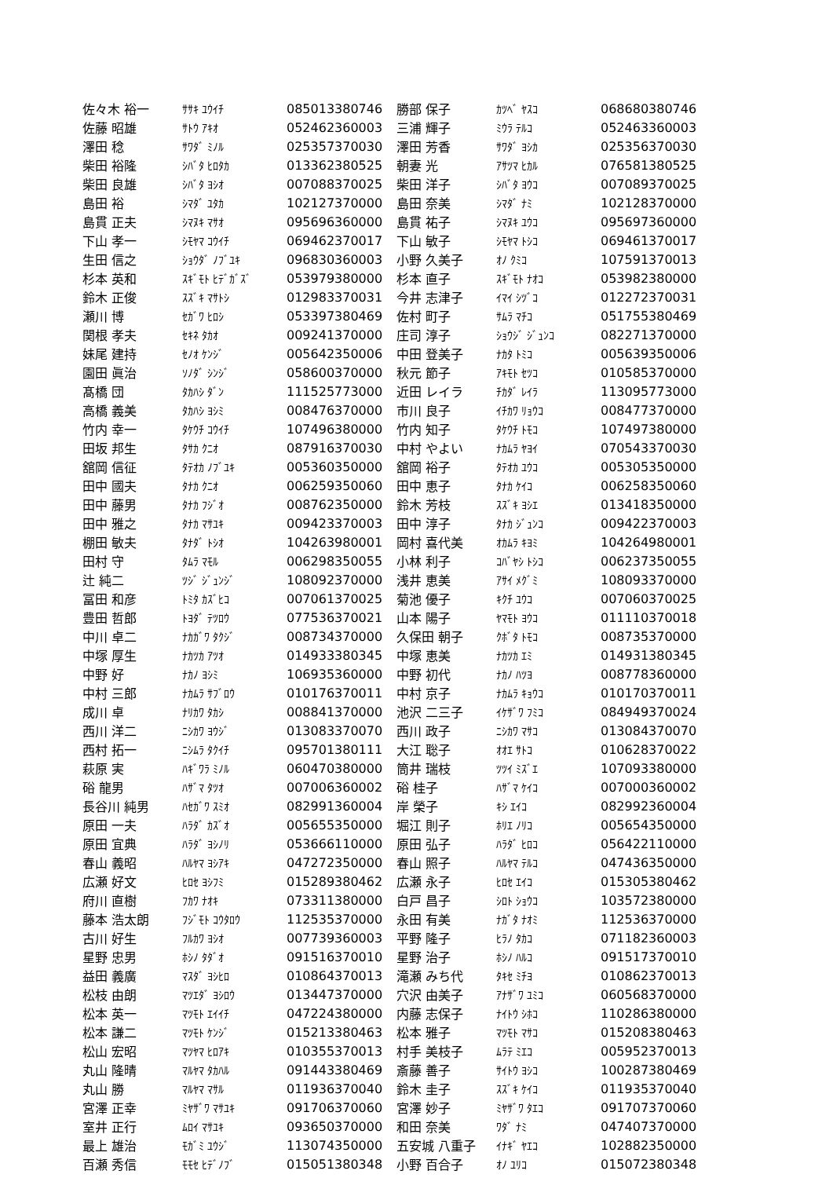| 佐々木 裕一 | ｻｻｷ ﾕｳｲﾁ | 085013380746 | 勝部 保子 | ｶﾂﾍﾞ ﾔｽｺ | 068680380746 |
| 佐藤 昭雄 | ｻﾄｳ ｱｷｵ | 052462360003 | 三浦 輝子 | ﾐｳﾗ ﾃﾙｺ | 052463360003 |
| 澤田 稔 | ｻﾜﾀﾞ ﾐﾉﾙ | 025357370030 | 澤田 芳香 | ｻﾜﾀﾞ ﾖｼｶ | 025356370030 |
| 柴田 裕隆 | ｼﾊﾞﾀ ﾋﾛﾀｶ | 013362380525 | 朝妻 光 | ｱｻﾂﾏ ﾋｶﾙ | 076581380525 |
| 柴田 良雄 | ｼﾊﾞﾀ ﾖｼｵ | 007088370025 | 柴田 洋子 | ｼﾊﾞﾀ ﾖｳｺ | 007089370025 |
| 島田 裕 | ｼﾏﾀﾞ ﾕﾀｶ | 102127370000 | 島田 奈美 | ｼﾏﾀﾞ ﾅﾐ | 102128370000 |
| 島貫 正夫 | ｼﾏﾇｷ ﾏｻｵ | 095696360000 | 島貫 祐子 | ｼﾏﾇｷ ﾕｳｺ | 095697360000 |
| 下山 孝一 | ｼﾓﾔﾏ ｺｳｲﾁ | 069462370017 | 下山 敏子 | ｼﾓﾔﾏ ﾄｼｺ | 069461370017 |
| 生田 信之 | ｼｮｳﾀﾞ ﾉﾌﾞﾕｷ | 096830360003 | 小野 久美子 | ｵﾉ ｸﾐｺ | 107591370013 |
| 杉本 英和 | ｽｷﾞﾓﾄ ﾋﾃﾞｶﾞｽﾞ | 053979380000 | 杉本 直子 | ｽｷﾞﾓﾄ ﾅｵｺ | 053982380000 |
| 鈴木 正俊 | ｽｽﾞｷ ﾏｻﾄｼ | 012983370031 | 今井 志津子 | ｲﾏｲ ｼﾂﾞｺ | 012272370031 |
| 瀬川 博 | ｾｶﾞﾜ ﾋﾛｼ | 053397380469 | 佐村 町子 | ｻﾑﾗ ﾏﾁｺ | 051755380469 |
| 関根 孝夫 | ｾｷﾈ ﾀｶｵ | 009241370000 | 庄司 淳子 | ｼｮｳｼﾞ ｼﾞｭﾝｺ | 082271370000 |
| 妹尾 建持 | ｾﾉｵ ｹﾝｼﾞ | 005642350006 | 中田 登美子 | ﾅｶﾀ ﾄﾐｺ | 005639350006 |
| 園田 眞治 | ｿﾉﾀﾞ ｼﾝｼﾞ | 058600370000 | 秋元 節子 | ｱｷﾓﾄ ｾﾂｺ | 010585370000 |
| 髙橋 団 | ﾀｶﾊｼ ﾀﾞﾝ | 111525773000 | 近田 レイラ | ﾁｶﾀﾞ ﾚｲﾗ | 113095773000 |
| 高橋 義美 | ﾀｶﾊｼ ﾖｼﾐ | 008476370000 | 市川 良子 | ｲﾁｶﾜ ﾘｮｳｺ | 008477370000 |
| 竹内 幸一 | ﾀｹｳﾁ ｺｳｲﾁ | 107496380000 | 竹内 知子 | ﾀｹｳﾁ ﾄﾓｺ | 107497380000 |
| 田坂 邦生 | ﾀｻｶ ｸﾆｵ | 087916370030 | 中村 やよい | ﾅｶﾑﾗ ﾔﾖｲ | 070543370030 |
| 舘岡 信征 | ﾀﾃｵｶ ﾉﾌﾞﾕｷ | 005360350000 | 舘岡 裕子 | ﾀﾃｵｶ ﾕｳｺ | 005305350000 |
| 田中 國夫 | ﾀﾅｶ ｸﾆｵ | 006259350060 | 田中 恵子 | ﾀﾅｶ ｹｲｺ | 006258350060 |
| 田中 藤男 | ﾀﾅｶ ﾌｼﾞｵ | 008762350000 | 鈴木 芳枝 | ｽｽﾞｷ ﾖｼｴ | 013418350000 |
| 田中 雅之 | ﾀﾅｶ ﾏｻﾕｷ | 009423370003 | 田中 淳子 | ﾀﾅｶ ｼﾞｭﾝｺ | 009422370003 |
| 棚田 敏夫 | ﾀﾅﾀﾞ ﾄｼｵ | 104263980001 | 岡村 喜代美 | ｵｶﾑﾗ ｷﾖﾐ | 104264980001 |
| 田村 守 | ﾀﾑﾗ ﾏﾓﾙ | 006298350055 | 小林 利子 | ｺﾊﾞﾔｼ ﾄｼｺ | 006237350055 |
| 辻 純二 | ﾂｼﾞ ｼﾞｭﾝｼﾞ | 108092370000 | 浅井 恵美 | ｱｻｲ ﾒｸﾞﾐ | 108093370000 |
| 冨田 和彦 | ﾄﾐﾀ ｶｽﾞﾋｺ | 007061370025 | 菊池 優子 | ｷｸﾁ ﾕｳｺ | 007060370025 |
| 豊田 哲郎 | ﾄﾖﾀﾞ ﾃﾂﾛｳ | 077536370021 | 山本 陽子 | ﾔﾏﾓﾄ ﾖｳｺ | 011110370018 |
| 中川 卓二 | ﾅｶｶﾞﾜ ﾀｸｼﾞ | 008734370000 | 久保田 朝子 | ｸﾎﾞﾀ ﾄﾓｺ | 008735370000 |
| 中塚 厚生 | ﾅｶﾂｶ ｱﾂｵ | 014933380345 | 中塚 恵美 | ﾅｶﾂｶ ｴﾐ | 014931380345 |
| 中野 好 | ﾅｶﾉ ﾖｼﾐ | 106935360000 | 中野 初代 | ﾅｶﾉ ﾊﾂﾖ | 008778360000 |
| 中村 三郎 | ﾅｶﾑﾗ ｻﾌﾞﾛｳ | 010176370011 | 中村 京子 | ﾅｶﾑﾗ ｷｮｳｺ | 010170370011 |
| 成川 卓 | ﾅﾘｶﾜ ﾀｶｼ | 008841370000 | 池沢 二三子 | ｲｹｻﾞﾜ ﾌﾐｺ | 084949370024 |
| 西川 洋二 | ﾆｼｶﾜ ﾖｳｼﾞ | 013083370070 | 西川 政子 | ﾆｼｶﾜ ﾏｻｺ | 013084370070 |
| 西村 拓一 | ﾆｼﾑﾗ ﾀｸｲﾁ | 095701380111 | 大江 聡子 | ｵｵｴ ｻﾄｺ | 010628370022 |
| 萩原 実 | ﾊｷﾞﾜﾗ ﾐﾉﾙ | 060470380000 | 筒井 瑞枝 | ﾂﾂｲ ﾐｽﾞｴ | 107093380000 |
| 硲 龍男 | ﾊｻﾞﾏ ﾀﾂｵ | 007006360002 | 硲 桂子 | ﾊｻﾞﾏ ｹｲｺ | 007000360002 |
| 長谷川 純男 | ﾊｾｶﾞﾜ ｽﾐｵ | 082991360004 | 岸 榮子 | ｷｼ ｴｲｺ | 082992360004 |
| 原田 一夫 | ﾊﾗﾀﾞ ｶｽﾞｵ | 005655350000 | 堀江 則子 | ﾎﾘｴ ﾉﾘｺ | 005654350000 |
| 原田 宜典 | ﾊﾗﾀﾞ ﾖｼﾉﾘ | 053666110000 | 原田 弘子 | ﾊﾗﾀﾞ ﾋﾛｺ | 056422110000 |
| 春山 義昭 | ﾊﾙﾔﾏ ﾖｼｱｷ | 047272350000 | 春山 照子 | ﾊﾙﾔﾏ ﾃﾙｺ | 047436350000 |
| 広瀬 好文 | ﾋﾛｾ ﾖｼﾌﾐ | 015289380462 | 広瀬 永子 | ﾋﾛｾ ｴｲｺ | 015305380462 |
| 府川 直樹 | ﾌｶﾜ ﾅｵｷ | 073311380000 | 白戸 昌子 | ｼﾛﾄ ｼｮｳｺ | 103572380000 |
| 藤本 浩太朗 | ﾌｼﾞﾓﾄ ｺｳﾀﾛｳ | 112535370000 | 永田 有美 | ﾅｶﾞﾀ ﾅｵﾐ | 112536370000 |
| 古川 好生 | ﾌﾙｶﾜ ﾖｼｵ | 007739360003 | 平野 隆子 | ﾋﾗﾉ ﾀｶｺ | 071182360003 |
| 星野 忠男 | ﾎｼﾉ ﾀﾀﾞｵ | 091516370010 | 星野 治子 | ﾎｼﾉ ﾊﾙｺ | 091517370010 |
| 益田 義廣 | ﾏｽﾀﾞ ﾖｼﾋﾛ | 010864370013 | 滝瀬 みち代 | ﾀｷｾ ﾐﾁﾖ | 010862370013 |
| 松枝 由朗 | ﾏﾂｴﾀﾞ ﾖｼﾛｳ | 013447370000 | 穴沢 由美子 | ｱﾅｻﾞﾜ ﾕﾐｺ | 060568370000 |
| 松本 英一 | ﾏﾂﾓﾄ ｴｲｲﾁ | 047224380000 | 内藤 志保子 | ﾅｲﾄｳ ｼﾎｺ | 110286380000 |
| 松本 謙二 | ﾏﾂﾓﾄ ｹﾝｼﾞ | 015213380463 | 松本 雅子 | ﾏﾂﾓﾄ ﾏｻｺ | 015208380463 |
| 松山 宏昭 | ﾏﾂﾔﾏ ﾋﾛｱｷ | 010355370013 | 村手 美枝子 | ﾑﾗﾃ ﾐｴｺ | 005952370013 |
| 丸山 隆晴 | ﾏﾙﾔﾏ ﾀｶﾊﾙ | 091443380469 | 斎藤 善子 | ｻｲﾄｳ ﾖｼｺ | 100287380469 |
| 丸山 勝 | ﾏﾙﾔﾏ ﾏｻﾙ | 011936370040 | 鈴木 圭子 | ｽｽﾞｷ ｹｲｺ | 011935370040 |
| 宮澤 正幸 | ﾐﾔｻﾞﾜ ﾏｻﾕｷ | 091706370060 | 宮澤 妙子 | ﾐﾔｻﾞﾜ ﾀｴｺ | 091707370060 |
| 室井 正行 | ﾑﾛｲ ﾏｻﾕｷ | 093650370000 | 和田 奈美 | ﾜﾀﾞ ﾅﾐ | 047407370000 |
| 最上 雄治 | ﾓｶﾞﾐ ﾕｳｼﾞ | 113074350000 | 五安城 八重子 | ｲﾅｷﾞ ﾔｴｺ | 102882350000 |
| 百瀬 秀信 | ﾓﾓｾ ﾋﾃﾞﾉﾌﾞ | 015051380348 | 小野 百合子 | ｵﾉ ﾕﾘｺ | 015072380348 |